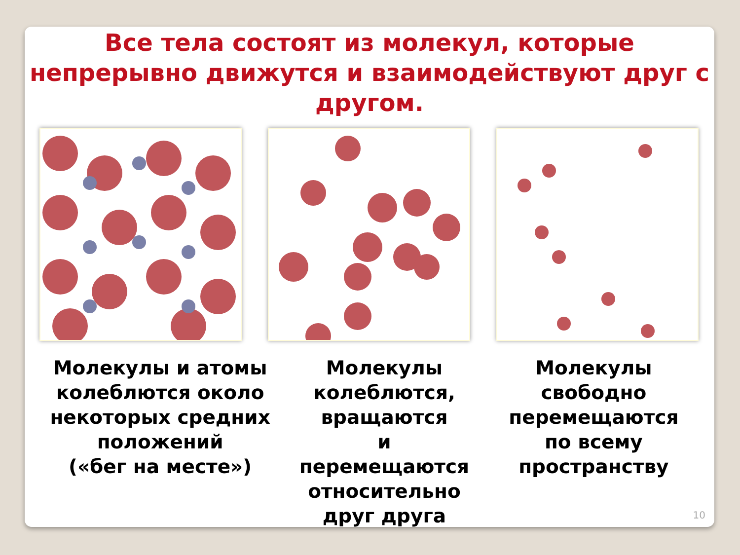Все тела состоят из молекул, которые непрерывно движутся и взаимодействуют друг с другом.
Молекулы и атомы
колеблются около
некоторых средних
положений
(«бег на месте»)
Молекулы
колеблются,
вращаются
и перемещаются
относительно
друг друга
Молекулы
свободно
перемещаются
по всему
пространству
10